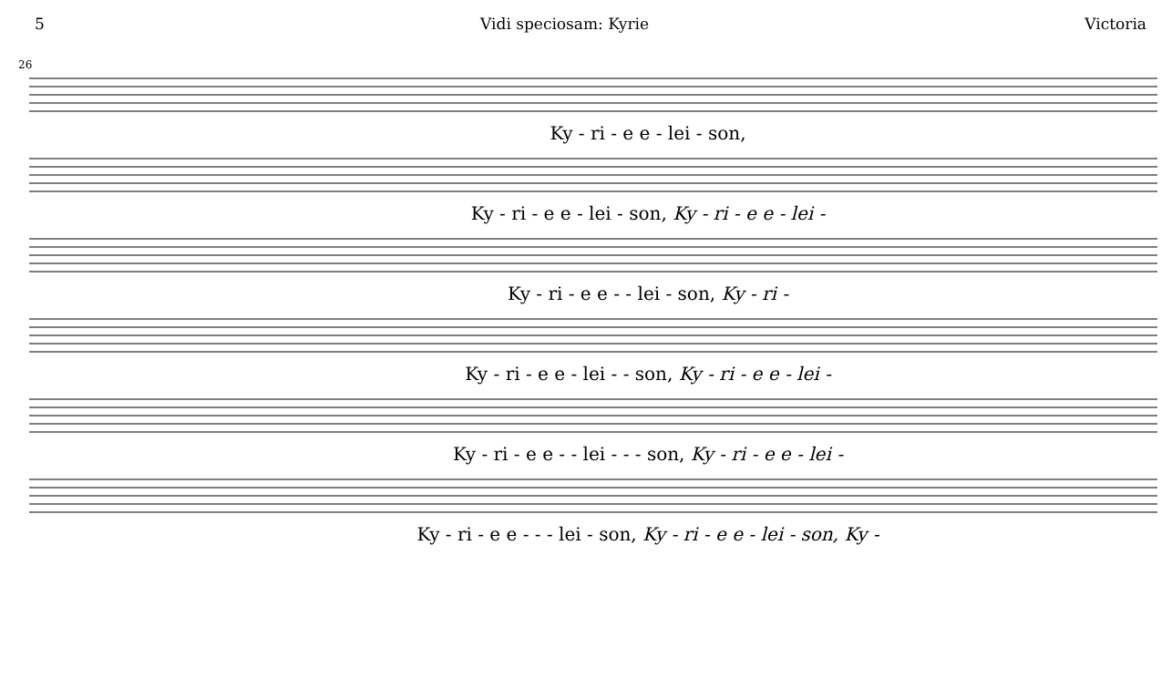5 Vidi speciosam: Kyrie Victoria
26
Ky - ri - e e - lei - son,
Ky - ri - e e - lei - son, Ky - ri - e e - lei -
Ky - ri - e e - - lei - son, Ky - ri -
Ky - ri - e e - lei - - son, Ky - ri - e e - lei -
Ky - ri - e e - - lei - - - son, Ky - ri - e e - lei -
Ky - ri - e e - - - lei - son, Ky - ri - e e - lei - son, Ky -